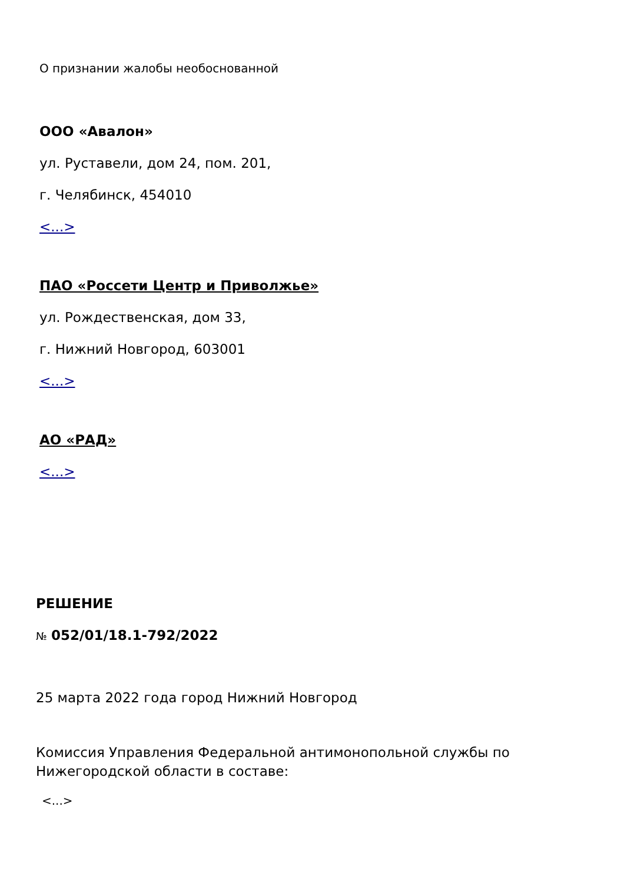О признании жалобы необоснованной
ООО «Авалон»
ул. Руставели, дом 24, пом. 201,
г. Челябинск, 454010
<...>
ПАО «Россети Центр и Приволжье»
ул. Рождественская, дом 33,
г. Нижний Новгород, 603001
<...>
АО «РАД»
<...>
РЕШЕНИЕ
№ 052/01/18.1-792/2022
25 марта 2022 года город Нижний Новгород
Комиссия Управления Федеральной антимонопольной службы по Нижегородской области в составе:
<...>